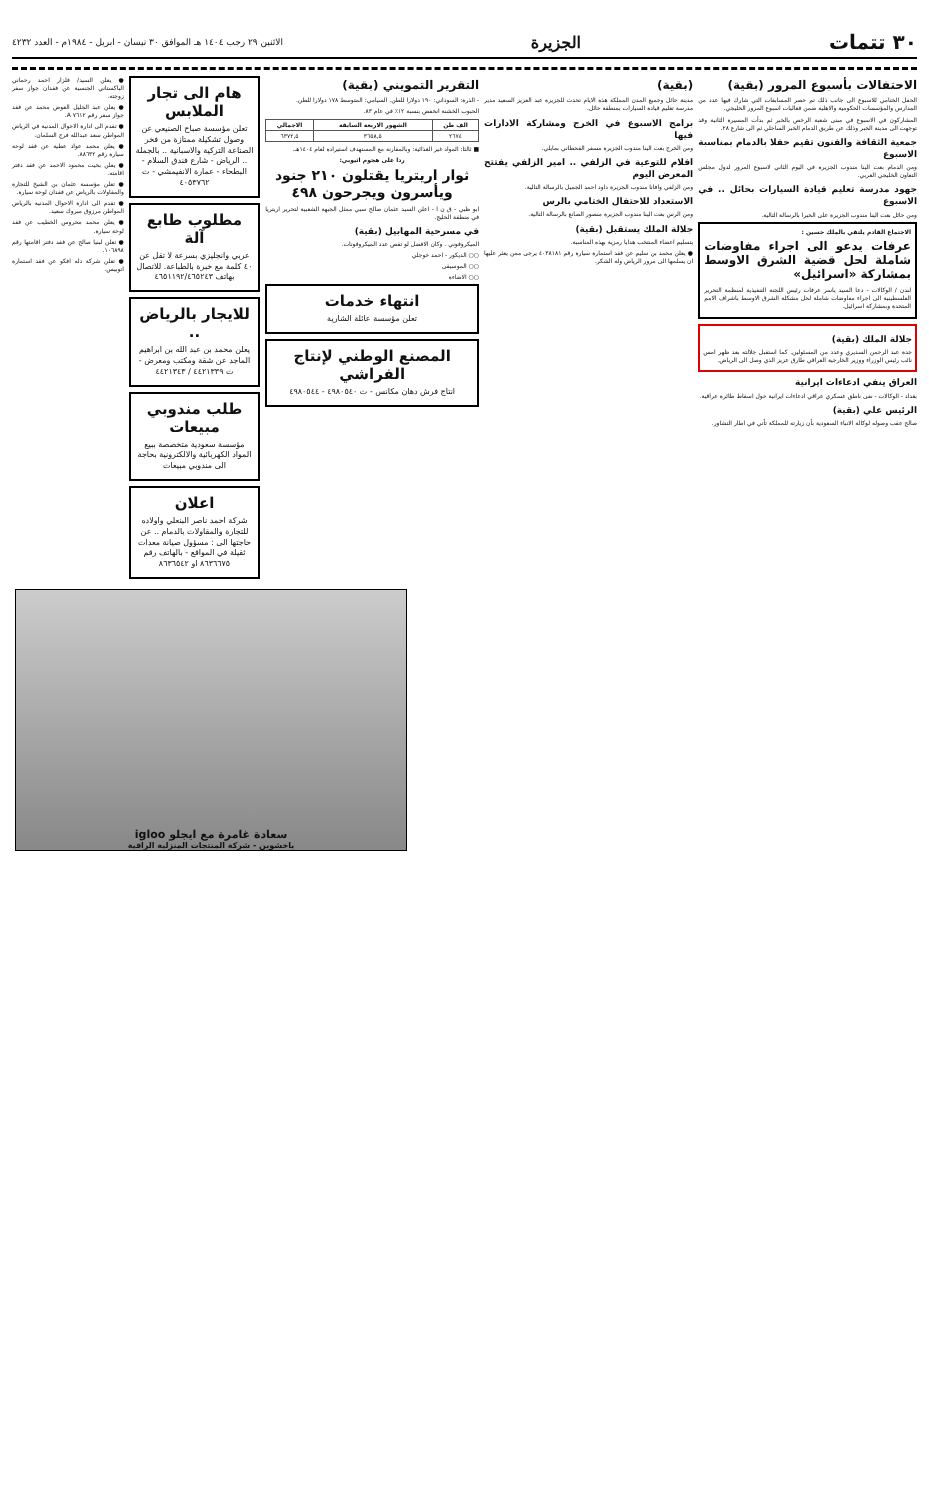٣٠ تتمات الجزيرة الاثنين ٢٩ رجب ١٤٠٤ هـ الموافق ٣٠ نيسان - ابريل - ١٩٨٤م - العدد ٤٢٣٢
الاحتفالات بأسبوع المرور (بقية)
الحفل الختامي للاسبوع الى جانب ذلك تم حصر المسابقات التي شارك فيها عدد من المدارس والمؤسسات الحكومية والاهلية ضمن فعاليات اسبوع المرور الخليجي.
المشاركون في الاسبوع في مبنى شعبة الرخص بالخبر ثم بدأت المسيرة الثانية وقد توجهت الى مدينة الخبر وذلك عن طريق الدمام الخبر الساحلي ثم الى شارع ٢٨.
جمعية الثقافة والفنون تقيم حفلا بالدمام بمناسبة الاسبوع
ومن الدمام بعث الينا مندوب الجزيرة في اليوم الثاني لاسبوع المرور لدول مجلس التعاون الخليجي العربي.
جهود مدرسة تعليم قيادة السيارات بحائل .. في الاسبوع
ومن حائل بعث الينا مندوب الجزيرة على الخبرا بالرسالة التالية.
الاجتماع القادم يلتقي بالملك حسين :
عرفات يدعو الى اجراء مفاوضات شاملة لحل قضية الشرق الاوسط بمشاركة «اسرائيل»
لندن / الوكالات - دعا السيد ياسر عرفات رئيس اللجنة التنفيذية لمنظمة التحرير الفلسطينية الى اجراء مفاوضات شاملة لحل مشكلة الشرق الاوسط باشراف الامم المتحدة وبمشاركة اسرائيل.
جلالة الملك (بقية)
جدة عبد الرحمن السديري وعدد من المسئولين. كما استقبل جلالته بعد ظهر امس نائب رئيس الوزراء ووزير الخارجية العراقي طارق عزيز الذي وصل الى الرياض.
العراق ينفي ادعاءات ايرانية
بغداد - الوكالات - نفى ناطق عسكري عراقي ادعاءات ايرانية حول اسقاط طائرة عراقية.
الرئيس علي (بقية)
صالح عقب وصوله لوكالة الانباء السعودية بأن زيارته للمملكة تأتي في اطار التشاور.
(بقية)
مدينة حائل وجميع المدن المملكة هذه الايام تحدث للجزيرة عبد العزيز السعيد مدير مدرسة تعليم قيادة السيارات بمنطقة حائل.
برامج الاسبوع في الخرج ومشاركة الادارات فيها
ومن الخرج بعث الينا مندوب الجزيرة مسفر القحطاني بمايلي.
افلام للتوعية في الزلفي .. امير الزلفي يفتتح المعرض اليوم
ومن الزلفي وافانا مندوب الجزيرة داود احمد الجميل بالرسالة التالية.
الاستعداد للاحتفال الختامي بالرس
ومن الرس بعث الينا مندوب الجزيرة منصور الصانع بالرسالة التالية.
جلالة الملك يستقبل (بقية)
بتسليم اعضاء المنتخب هدايا رمزية بهذه المناسبة.
● يعلن محمد بن سليم عن فقد استمارة سيارة رقم ٤٠٣٨١٨١ يرجى ممن يعثر عليها ان يسلمها الى مرور الرياض وله الشكر.
التقرير التمويني (بقية)
- الذرة: السوداني: ١٩٠ دولارا للطن. السيامي: المتوسط ١٧٨ دولارا للطن.
الحبوب الخشنة انخفض بنسبة ١٢٪ في عام ٨٣.
| الف طن | الشهور الاربعة السابقة | الاجمالي |
| --- | --- | --- |
| ٢٦٧٤ | ٣٦٥٨,٥ | ٦٣٧٢,٥ |
■ ثالثا: المواد غير الغذائية: وبالمقارنة مع المستهدف استيراده لعام ١٤٠٤هـ.
ردا على هجوم اثيوبي:
ثوار اريتريا يقتلون ٢١٠ جنود ويأسرون ويجرحون ٤٩٨
ابو ظبي - ق ن ا - اعلن السيد عثمان صالح سبي ممثل الجبهة الشعبية لتحرير اريتريا في منطقة الخليج.
في مسرحية المهابيل (بقية)
الميكروفوني . وكان الافضل لو تقص عدد الميكروفونات.
○○ الديكور - احمد خوجلي
○○ الموسيقى
○○ الاضاءة
انتهاء خدمات
تعلن مؤسسة عائلة الشارية
المصنع الوطني لإنتاج الفراشي
انتاج فرش دهان مكانس - ت ٤٩٨٠٥٤٠ - ٤٩٨٠٥٤٤
هام الى تجار الملابس
تعلن مؤسسة صباح الصنيعي عن وصول تشكيلة ممتازة من فخر الصناعة التركية والاسبانية .. بالجملة .. الرياض - شارع فندق السلام - البطحاء - عمارة الانفيمشي - ت ٤٠٥٣٧٦٢
مطلوب طابع آلة
عربي وانجليزي بسرعة لا تقل عن ٤٠ كلمة مع خبرة بالطباعة. للاتصال بهاتف ٤٦٥١١٩٢/٤٦٥٢٤٣
للايجار بالرياض ..
يعلن محمد بن عبد الله بن ابراهيم الماجد عن شقة ومكتب ومعرض - ت ٤٤٢١٣٣٩ / ٤٤٢١٣٤٣
طلب مندوبي مبيعات
مؤسسة سعودية متخصصة ببيع المواد الكهربائية والالكترونية بحاجة الى مندوبي مبيعات
اعلان
شركة احمد ناصر البنعلي واولاده للتجارة والمقاولات بالدمام .. عن حاجتها الى : مسؤول صيانة معدات ثقيلة في المواقع - بالهاتف رقم ٨٦٣٦٦٧٥ او ٨٦٣٦٥٤٢
● يعلن السيد/ فلزار احمد رحماني الباكستاني الجنسية عن فقدان جواز سفر زوجته.
● يعلن عبد الجليل العوض محمد عن فقد جواز سفر رقم ٧٦١٢ A.
● تقدم الى ادارة الاحوال المدنية في الرياض المواطن سعد عبدالله فرج السلمان.
● يعلن محمد عواد عطية عن فقد لوحة سيارة رقم ٨٨٦٣٢.
● يعلن بخيت محمود الاحمد عن فقد دفتر اقامته.
● تعلن مؤسسة عثمان بن الشيخ للتجارة والمقاولات بالرياض عن فقدان لوحة سيارة.
● تقدم الى ادارة الاحوال المدنية بالرياض المواطن مرزوق مبروك سعيد.
● يعلن محمد محروس الخطيب عن فقد لوحة سيارة.
● تعلن لبنيا صالح عن فقد دفتر اقامتها رقم ١٠٦٨٩٨.
● تعلن شركة دله افكو عن فقد استمارة اتوبيس.
سعادة غامرة مع ايجلو igloo
باخشوين - شركة المنتجات المنزلية الراقية